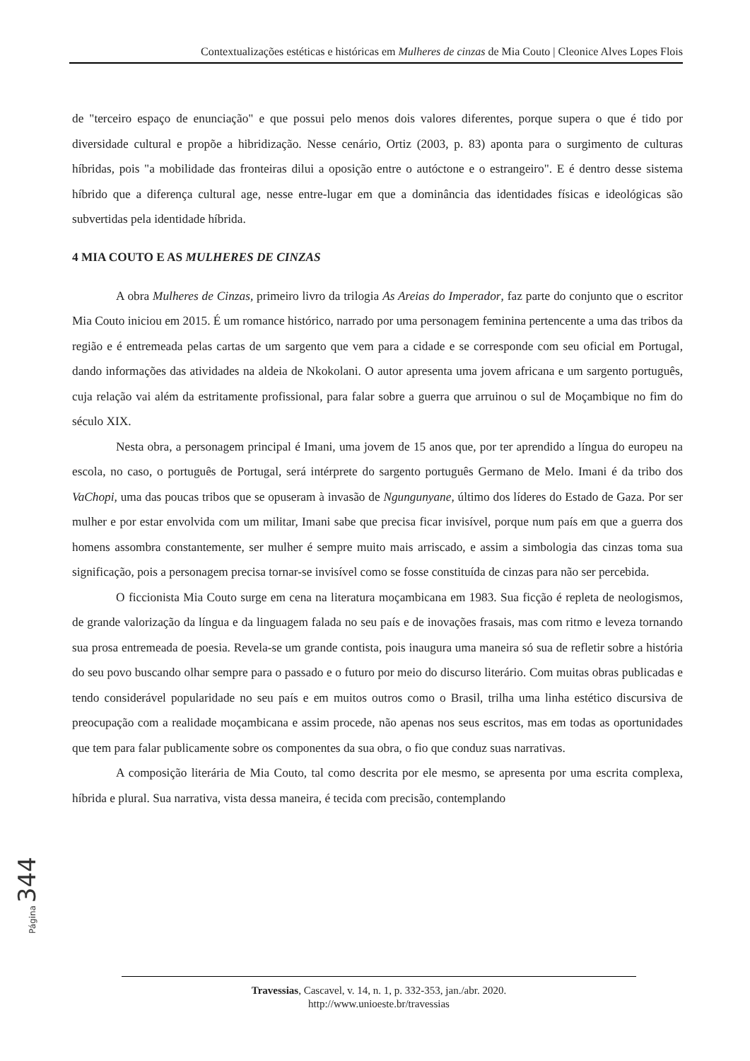Contextualizações estéticas e históricas em Mulheres de cinzas de Mia Couto | Cleonice Alves Lopes Flois
de "terceiro espaço de enunciação" e que possui pelo menos dois valores diferentes, porque supera o que é tido por diversidade cultural e propõe a hibridização. Nesse cenário, Ortiz (2003, p. 83) aponta para o surgimento de culturas híbridas, pois "a mobilidade das fronteiras dilui a oposição entre o autóctone e o estrangeiro". E é dentro desse sistema híbrido que a diferença cultural age, nesse entre-lugar em que a dominância das identidades físicas e ideológicas são subvertidas pela identidade híbrida.
4 MIA COUTO E AS MULHERES DE CINZAS
A obra Mulheres de Cinzas, primeiro livro da trilogia As Areias do Imperador, faz parte do conjunto que o escritor Mia Couto iniciou em 2015. É um romance histórico, narrado por uma personagem feminina pertencente a uma das tribos da região e é entremeada pelas cartas de um sargento que vem para a cidade e se corresponde com seu oficial em Portugal, dando informações das atividades na aldeia de Nkokolani. O autor apresenta uma jovem africana e um sargento português, cuja relação vai além da estritamente profissional, para falar sobre a guerra que arruinou o sul de Moçambique no fim do século XIX.
Nesta obra, a personagem principal é Imani, uma jovem de 15 anos que, por ter aprendido a língua do europeu na escola, no caso, o português de Portugal, será intérprete do sargento português Germano de Melo. Imani é da tribo dos VaChopi, uma das poucas tribos que se opuseram à invasão de Ngungunyane, último dos líderes do Estado de Gaza. Por ser mulher e por estar envolvida com um militar, Imani sabe que precisa ficar invisível, porque num país em que a guerra dos homens assombra constantemente, ser mulher é sempre muito mais arriscado, e assim a simbologia das cinzas toma sua significação, pois a personagem precisa tornar-se invisível como se fosse constituída de cinzas para não ser percebida.
O ficcionista Mia Couto surge em cena na literatura moçambicana em 1983. Sua ficção é repleta de neologismos, de grande valorização da língua e da linguagem falada no seu país e de inovações frasais, mas com ritmo e leveza tornando sua prosa entremeada de poesia. Revela-se um grande contista, pois inaugura uma maneira só sua de refletir sobre a história do seu povo buscando olhar sempre para o passado e o futuro por meio do discurso literário. Com muitas obras publicadas e tendo considerável popularidade no seu país e em muitos outros como o Brasil, trilha uma linha estético discursiva de preocupação com a realidade moçambicana e assim procede, não apenas nos seus escritos, mas em todas as oportunidades que tem para falar publicamente sobre os componentes da sua obra, o fio que conduz suas narrativas.
A composição literária de Mia Couto, tal como descrita por ele mesmo, se apresenta por uma escrita complexa, híbrida e plural. Sua narrativa, vista dessa maneira, é tecida com precisão, contemplando
Página 344
Travessias, Cascavel, v. 14, n. 1, p. 332-353, jan./abr. 2020.
http://www.unioeste.br/travessias